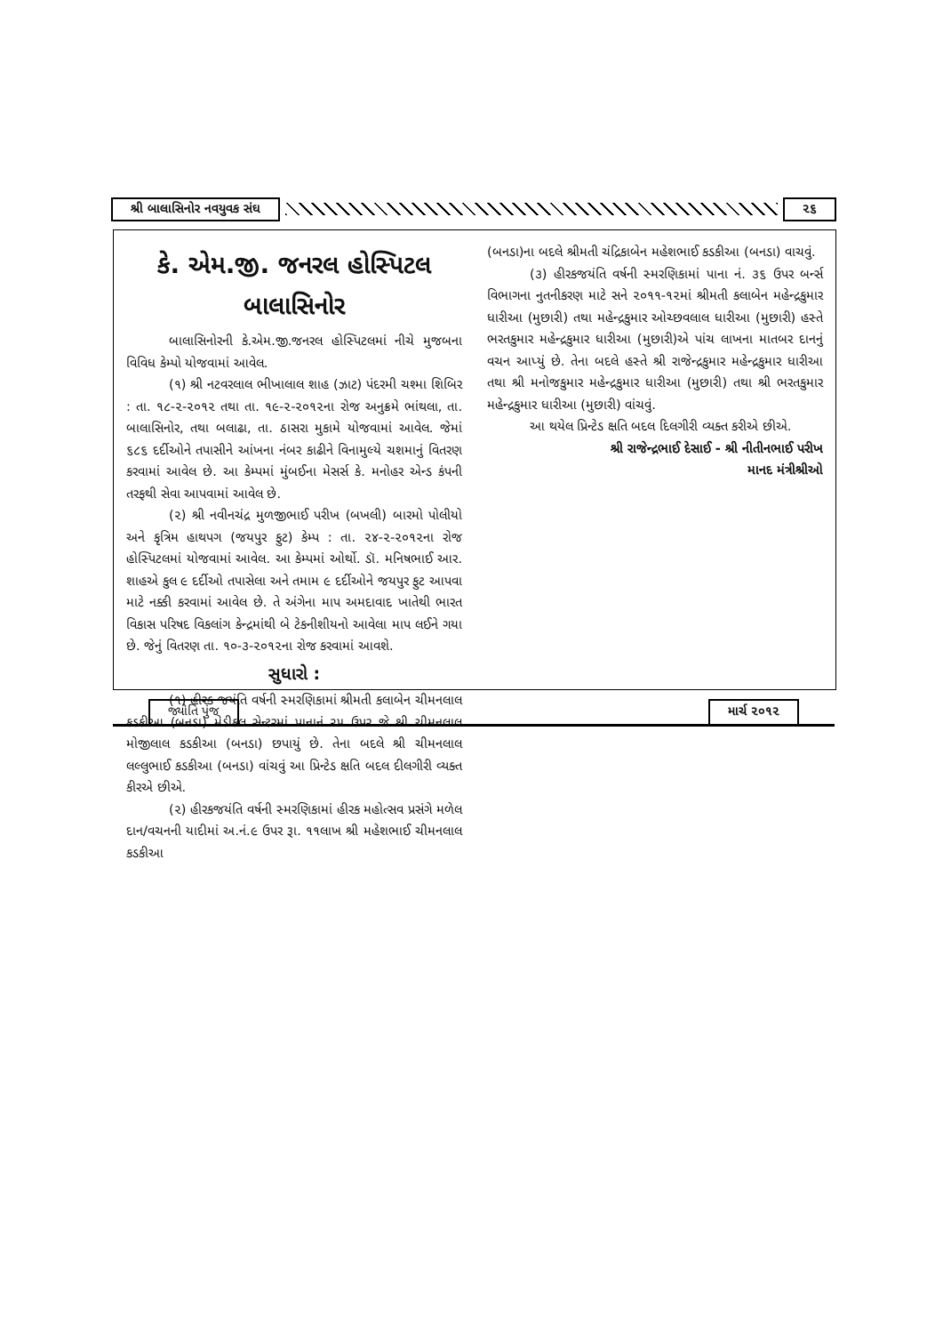શ્રી બાલાસિનોર નવયુવક સંઘ ૨૬
કે. એમ.જી. જનરલ હોસ્પિટલ
બાલાસિનોર
બાલાસિનોરની કે.એમ.જી.જનરલ હોસ્પિટલમાં નીચે મુજબના વિવિધ કેમ્પો યોજવામાં આવેલ.
(૧) શ્રી નટવરલાલ ભીખાલાલ શાહ (ઝાટ) પંદરમી ચશ્મા શિબિર : તા. ૧૮-૨-૨૦૧૨ તથા તા. ૧૯-૨-૨૦૧૨ના રોજ અનુક્રમે ભાંથલા, તા. બાલાસિનોર, તથા બલાઢા, તા. ઠાસરા મુકામે યોજવામાં આવેલ. જેમાં ૬૮૬ દર્દીઓને તપાસીને આંખના નંબર કાઢીને વિનામુલ્યે ચશમાનું વિતરણ કરવામાં આવેલ છે. આ કેમ્પમાં મુંબઈના મેસર્સ કે. મનોહર એન્ડ કંપની તરફથી સેવા આપવામાં આવેલ છે.
(૨) શ્રી નવીનચંદ્ર મુળજીભાઈ પરીખ (બખલી) બારમો પોલીયો અને કૃત્રિમ હાથપગ (જયપુર ફુટ) કેમ્પ : તા. ૨૪-૨-૨૦૧૨ના રોજ હોસ્પિટલમાં યોજવામાં આવેલ. આ કેમ્પમાં ઓર્થો. ડૉ. મનિષભાઈ આર. શાહએ કુલ ૯ દર્દીઓ તપાસેલા અને તમામ ૯ દર્દીઓને જયપુર ફુટ આપવા માટે નક્કી કરવામાં આવેલ છે. તે અંગેના માપ અમદાવાદ ખાતેથી ભારત વિકાસ પરિષદ વિકલાંગ કેન્દ્રમાંથી બે ટેકનીશીયનો આવેલા માપ લઈને ગયા છે. જેનું વિતરણ તા. ૧૦-૩-૨૦૧૨ના રોજ કરવામાં આવશે.
સુધારો :
(૧) હીરક જયંતિ વર્ષની સ્મરણિકામાં શ્રીમતી કલાબેન ચીમનલાલ કડકીઆ (બનડા) મેડીકલ સેન્ટરમાં પાનાનં ૨૫ ઉપર જે શ્રી ચીમનલાલ મોજીલાલ કડકીઆ (બનડા) છપાયું છે. તેના બદલે શ્રી ચીમનલાલ લલ્લુભાઈ કડકીઆ (બનડા) વાંચવું આ પ્રિન્ટેડ ક્ષતિ બદલ દીલગીરી વ્યક્ત કીરએ છીએ.
(૨) હીરકજયંતિ વર્ષની સ્મરણિકામાં હીરક મહોત્સવ પ્રસંગે મળેલ દાન/વચનની યાદીમાં અ.નં.૯ ઉપર રૂા. ૧૧લાખ શ્રી મહેશભાઈ ચીમનલાલ કડકીઆ
(બનડા)ના બદલે શ્રીમતી ચંદ્રિકાબેન મહેશભાઈ કડકીઆ (બનડા) વાચવું.
(૩) હીરકજયંતિ વર્ષની સ્મરણિકામાં પાના નં. ૩૬ ઉપર બર્ન્સ વિભાગના નુતનીકરણ માટે સને ૨૦૧૧-૧૨માં શ્રીમતી કલાબેન મહેન્દ્રકુમાર ધારીઆ (મુછારી) તથા મહેન્દ્રકુમાર ઓચ્છવલાલ ધારીઆ (મુછારી) હસ્તે ભરતકુમાર મહેન્દ્રકુમાર ધારીઆ (મુછારી)એ પાંચ લાખના માતબર દાનનું વચન આપ્યું છે. તેના બદલે હસ્તે શ્રી રાજેન્દ્રકુમાર મહેન્દ્રકુમાર ધારીઆ તથા શ્રી મનોજકુમાર મહેન્દ્રકુમાર ધારીઆ (મુછારી) તથા શ્રી ભરતકુમાર મહેન્દ્રકુમાર ધારીઆ (મુછારી) વાંચવું.
આ થયેલ પ્રિન્ટેડ ક્ષતિ બદલ દિલગીરી વ્યક્ત કરીએ છીએ.
શ્રી રાજેન્દ્રભાઈ દેસાઈ - શ્રી નીતીનભાઈ પરીખ
માનદ મંત્રીશ્રીઓ
જ્યોતિ પુંજ માર્ચ ૨૦૧૨